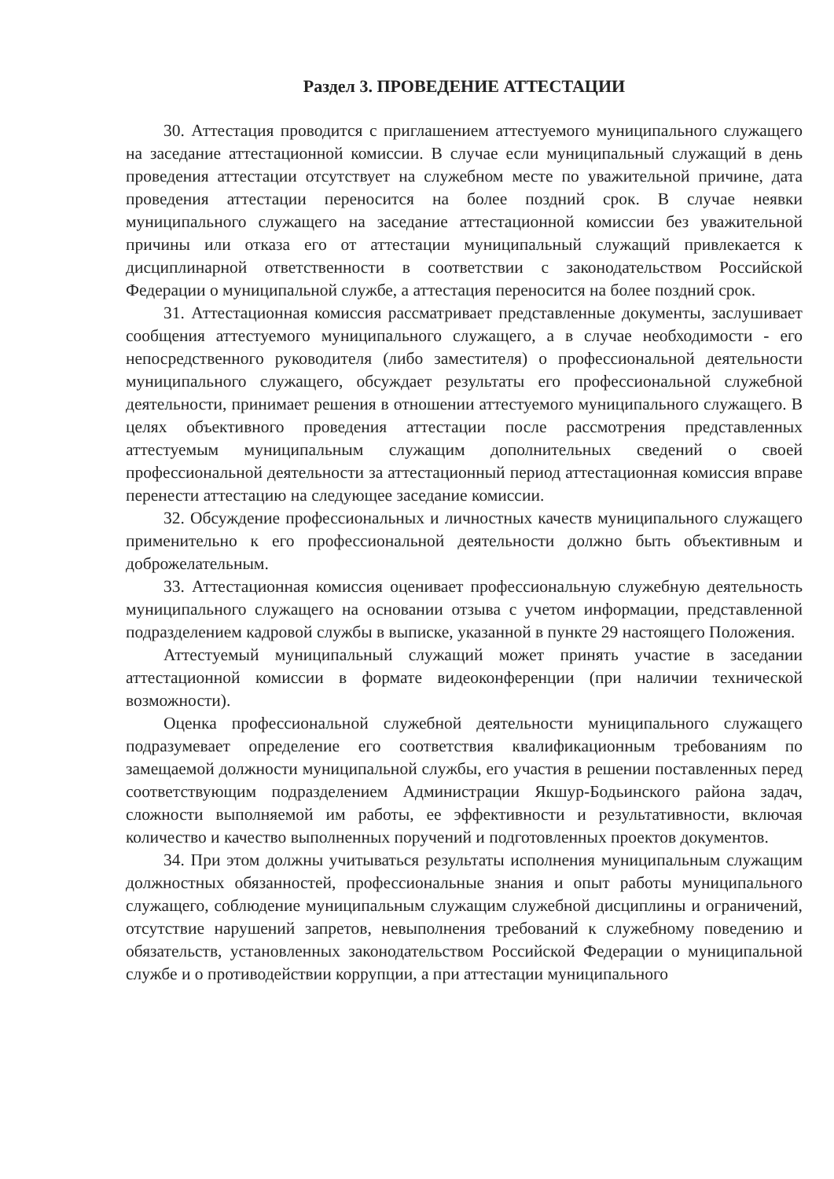Раздел 3. ПРОВЕДЕНИЕ АТТЕСТАЦИИ
30. Аттестация проводится с приглашением аттестуемого муниципального служащего на заседание аттестационной комиссии. В случае если муниципальный служащий в день проведения аттестации отсутствует на служебном месте по уважительной причине, дата проведения аттестации переносится на более поздний срок. В случае неявки муниципального служащего на заседание аттестационной комиссии без уважительной причины или отказа его от аттестации муниципальный служащий привлекается к дисциплинарной ответственности в соответствии с законодательством Российской Федерации о муниципальной службе, а аттестация переносится на более поздний срок.
31. Аттестационная комиссия рассматривает представленные документы, заслушивает сообщения аттестуемого муниципального служащего, а в случае необходимости - его непосредственного руководителя (либо заместителя) о профессиональной деятельности муниципального служащего, обсуждает результаты его профессиональной служебной деятельности, принимает решения в отношении аттестуемого муниципального служащего. В целях объективного проведения аттестации после рассмотрения представленных аттестуемым муниципальным служащим дополнительных сведений о своей профессиональной деятельности за аттестационный период аттестационная комиссия вправе перенести аттестацию на следующее заседание комиссии.
32. Обсуждение профессиональных и личностных качеств муниципального служащего применительно к его профессиональной деятельности должно быть объективным и доброжелательным.
33. Аттестационная комиссия оценивает профессиональную служебную деятельность муниципального служащего на основании отзыва с учетом информации, представленной подразделением кадровой службы в выписке, указанной в пункте 29 настоящего Положения.
Аттестуемый муниципальный служащий может принять участие в заседании аттестационной комиссии в формате видеоконференции (при наличии технической возможности).
Оценка профессиональной служебной деятельности муниципального служащего подразумевает определение его соответствия квалификационным требованиям по замещаемой должности муниципальной службы, его участия в решении поставленных перед соответствующим подразделением Администрации Якшур-Бодьинского района задач, сложности выполняемой им работы, ее эффективности и результативности, включая количество и качество выполненных поручений и подготовленных проектов документов.
34. При этом должны учитываться результаты исполнения муниципальным служащим должностных обязанностей, профессиональные знания и опыт работы муниципального служащего, соблюдение муниципальным служащим служебной дисциплины и ограничений, отсутствие нарушений запретов, невыполнения требований к служебному поведению и обязательств, установленных законодательством Российской Федерации о муниципальной службе и о противодействии коррупции, а при аттестации муниципального